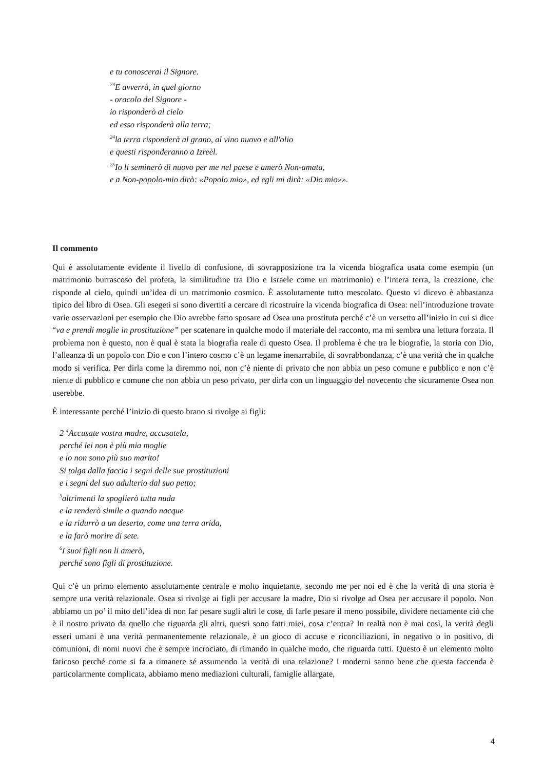e tu conoscerai il Signore.
<sup>23</sup> E avverrà, in quel giorno
- oracolo del Signore -
io risponderò al cielo
ed esso risponderà alla terra;
<sup>24</sup> la terra risponderà al grano, al vino nuovo e all'olio
e questi risponderanno a Izreèl.
<sup>25</sup> Io li seminerò di nuovo per me nel paese e amerò Non-amata,
e a Non-popolo-mio dirò: «Popolo mio», ed egli mi dirà: «Dio mio»».
Il commento
Qui è assolutamente evidente il livello di confusione, di sovrapposizione tra la vicenda biografica usata come esempio (un matrimonio burrascoso del profeta, la similitudine tra Dio e Israele come un matrimonio) e l’intera terra, la creazione, che risponde al cielo, quindi un’idea di un matrimonio cosmico. È assolutamente tutto mescolato. Questo vi dicevo è abbastanza tipico del libro di Osea. Gli esegeti si sono divertiti a cercare di ricostruire la vicenda biografica di Osea: nell’introduzione trovate varie osservazioni per esempio che Dio avrebbe fatto sposare ad Osea una prostituta perché c’è un versetto all’inizio in cui si dice “va e prendi moglie in prostituzione” per scatenare in qualche modo il materiale del racconto, ma mi sembra una lettura forzata. Il problema non è questo, non è qual è stata la biografia reale di questo Osea. Il problema è che tra le biografie, la storia con Dio, l’alleanza di un popolo con Dio e con l’intero cosmo c’è un legame inenarrabile, di sovrabbondanza, c’è una verità che in qualche modo si verifica. Per dirla come la diremmo noi, non c’è niente di privato che non abbia un peso comune e pubblico e non c’è niente di pubblico e comune che non abbia un peso privato, per dirla con un linguaggio del novecento che sicuramente Osea non userebbe.
È interessante perché l’inizio di questo brano si rivolge ai figli:
2 <sup>4</sup>Accusate vostra madre, accusatela,
perché lei non è più mia moglie
e io non sono più suo marito!
Si tolga dalla faccia i segni delle sue prostituzioni
e i segni del suo adulterio dal suo petto;
<sup>5</sup> altrimenti la spoglierò tutta nuda
e la renderò simile a quando nacque
e la ridurrò a un deserto, come una terra arida,
e la farò morire di sete.
<sup>6</sup> I suoi figli non li amerò,
perché sono figli di prostituzione.
Qui c’è un primo elemento assolutamente centrale e molto inquietante, secondo me per noi ed è che la verità di una storia è sempre una verità relazionale. Osea si rivolge ai figli per accusare la madre, Dio si rivolge ad Osea per accusare il popolo. Non abbiamo un po’ il mito dell’idea di non far pesare sugli altri le cose, di farle pesare il meno possibile, dividere nettamente ciò che è il nostro privato da quello che riguarda gli altri, questi sono fatti miei, cosa c’entra? In realtà non è mai così, la verità degli esseri umani è una verità permanentemente relazionale, è un gioco di accuse e riconciliazioni, in negativo o in positivo, di comunioni, di nomi nuovi che è sempre incrociato, di rimando in qualche modo, che riguarda tutti. Questo è un elemento molto faticoso perché come si fa a rimanere sé assumendo la verità di una relazione? I moderni sanno bene che questa faccenda è particolarmente complicata, abbiamo meno mediazioni culturali, famiglie allargate,
4